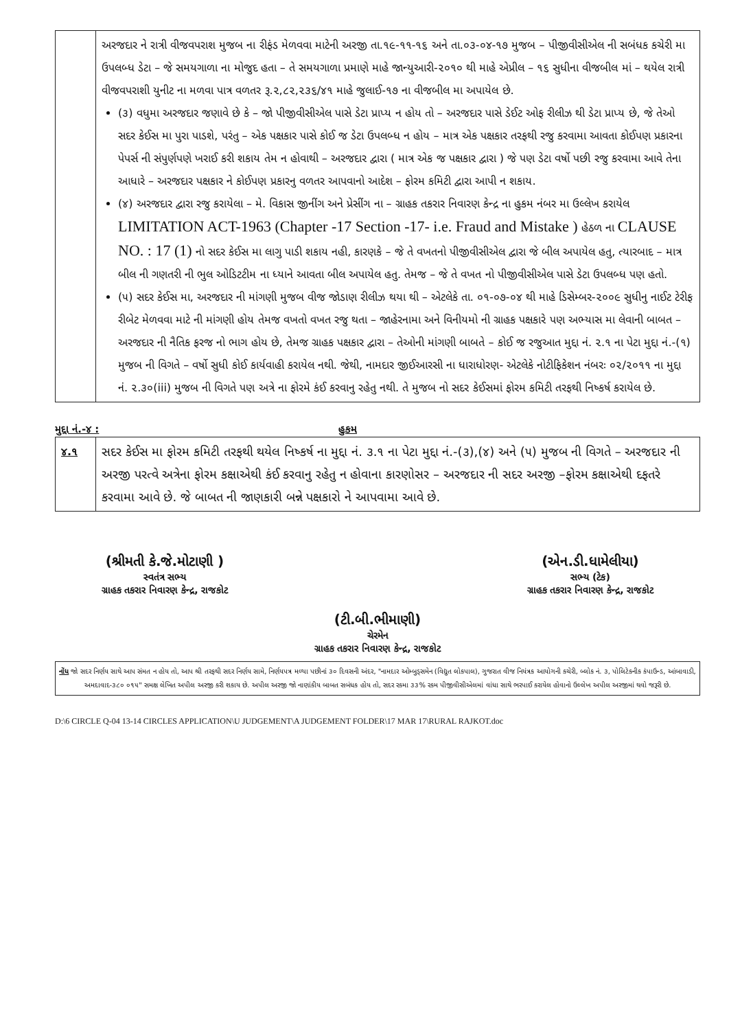| | અરજદાર ને રાત્રી વીજવપરાશ મુજબ ના રીફંડ મેળવવા માટેની અરજી તા.૧૯-૧૧-૧૬ અને તા.૦૩-૦૪-૧૭ મુજબ – પીજીવીસીએલ ની સબંધક કચેરી મા ઉપલબ્ધ ડેટા – જે સમયગાળા ના મોજુદ હતા – તે સમયગાળા પ્રમાણે માહે જાન્યુઆરી-૨૦૧૦ થી માહે એપ્રીલ – ૧૬ સુધીના વીજબીલ માં – થયેલ રાત્રી વીજવપરાશી યુનીટ ના મળવા પાત્ર વળતર રૂ.૨,૮૨,૨૩૬/૪૧ માહે જુલાઈ-૧૭ ના વીજબીલ મા અપાયેલ છે. (૩) વધુમા અરજદાર જણાવે છે કે – જો પીજીવીસીએલ પાસે ડેટા પ્રાપ્ય ન હોય તો – અરજદાર પાસે ડેઈટ ઓફ રીલીઝ થી ડેટા પ્રાપ્ય છે, જે તેઓ સદર કેઈસ મા પુરા પાડશે, પરંતુ – એક પક્ષકાર પાસે કોઈ જ ડેટા ઉપલબ્ધ ન હોય – માત્ર એક પક્ષકાર તરફથી રજુ કરવામા આવતા કોઈપણ પ્રકારના પેપર્સ ની સંપુર્ણપણે ખરાઈ કરી શકાય તેમ ન હોવાથી – અરજદાર દ્વારા ( માત્ર એક જ પક્ષકાર દ્વારા ) જે પણ ડેટા વર્ષો પછી રજુ કરવામા આવે તેના આધારે – અરજદાર પક્ષકાર ને કોઈપણ પ્રકારનુ વળતર આપવાનો આદેશ – ફોરમ કમિટી દ્વારા આપી ન શકાય. (૪) અરજદાર દ્વારા રજુ કરાયેલા – મે. વિકાસ જીનીંગ અને પ્રેસીંગ ના – ગ્રાહક તકરાર નિવારણ કેન્દ્ર ના હુકમ નંબર મા ઉલ્લેખ કરાયેલ LIMITATION ACT-1963 (Chapter -17 Section -17- i.e. Fraud and Mistake ) હેઠળ ના CLAUSE NO. : 17 (1) નો સદર કેઈસ મા લાગુ પાડી શકાય નહી, કારણકે – જે તે વખતનો પીજીવીસીએલ દ્વારા જે બીલ અપાયેલ હતુ, ત્યારબાદ – માત્ર બીલ ની ગણતરી ની ભુલ ઓડિટટીમ ના ધ્યાને આવતા બીલ અપાયેલ હતુ. તેમજ – જે તે વખત નો પીજીવીસીએલ પાસે ડેટા ઉપલબ્ધ પણ હતો. (૫) સદર કેઈસ મા, અરજદાર ની માંગણી મુજબ વીજ જોડાણ રીલીઝ થયા થી – એટલેકે તા. ૦૧-૦૭-૦૪ થી માહે ડિસેમ્બર-૨૦૦૯ સુધીનુ નાઈટ ટેરીફ રીબેટ મેળવવા માટે ની માંગણી હોય તેમજ વખતો વખત રજુ થતા – જાહેરનામા અને વિનીયમો ની ગ્રાહક પક્ષકારે પણ અભ્યાસ મા લેવાની બાબત – અરજદાર ની નૈતિક ફરજ નો ભાગ હોય છે, તેમજ ગ્રાહક પક્ષકાર દ્વારા – તેઓની માંગણી બાબતે – કોઈ જ રજુઆત મુદ્દા નં. ૨.૧ ના પેટા મુદ્દા નં.-(૧) મુજબ ની વિગતે – વર્ષો સુધી કોઈ કાર્યવાહી કરાયેલ નથી. જેથી, નામદાર જીઈઆરસી ના ધારાધોરણ- એટલેકે નોટીફિકેશન નંબરઃ ૦૨/૨૦૧૧ ના મુદ્દા નં. ૨.૩૦(iii) મુજબ ની વિગતે પણ અત્રે ના ફોરમે કંઈ કરવાનુ રહેતુ નથી. તે મુજબ નો સદર કેઈસમાં ફોરમ કમિટી તરફથી નિષ્કર્ષ કરાયેલ છે. |
મુદ્દા નં.-૪ : હુકમ
| ૪.૧ | સદર કેઈસ મા ફોરમ કમિટી તરફથી થયેલ નિષ્કર્ષ ના મુદ્દા નં. ૩.૧ ના પેટા મુદ્દા નં.-(૩),(૪) અને (૫) મુજબ ની વિગતે – અરજદાર ની અરજી પરત્વે અત્રેના ફોરમ કક્ષાએથી કંઈ કરવાનુ રહેતુ ન હોવાના કારણોસર – અરજદાર ની સદર અરજી –ફોરમ કક્ષાએથી દફતરે કરવામા આવે છે. જે બાબત ની જાણકારી બન્ને પક્ષકારો ને આપવામા આવે છે. |
(શ્રીમતી કે.જે.મોટાણી )
સ્વતંત્ર સભ્ય
ગ્રાહક તકરાર નિવારણ કેન્દ્ર, રાજકોટ
(એન.ડી.ધામેલીયા)
સભ્ય (ટેક)
ગ્રાહક તકરાર નિવારણ કેન્દ્ર, રાજકોટ
(ટી.બી.ભીમાણી)
ચેરમેન
ગ્રાહક તકરાર નિવારણ કેન્દ્ર, રાજકોટ
નોંધ જો સદર નિર્ણય સાથે આપ સંમત ન હોય તો, આપ શ્રી તરફથી સદર નિર્ણય સામે, નિર્ણયપત્ર મળ્યા પછીનાં ૩૦ દિવસની અંદર, "નામદાર ઓમ્બુડ્સમેન (વિદ્યુત લોકપાલ), ગુજરાત વીજ નિયંત્રક આયોગની કચેરી, બ્લોક નં. ૩, પોલિટેકનીક કંપાઉન્ડ, આંબાવાડી, અમદાવાદ-૩૮૦ ૦૧૫" સમક્ષ લેખિત અપીલ અરજી કરી શકાય છે. અપીલ અરજી જો નાણાંકીય બાબત સબંધક હોય તો, સદર રકમા ૩૩% રકમ પીજીવીસીએલમાં વાંધા સાથે ભરપાઈ કરાયેલ હોવાનો ઉલ્લેખ અપીલ અરજીમાં થવો જરૂરી છે.
D:\6 CIRCLE Q-04 13-14 CIRCLES APPLICATION\U JUDGEMENT\A JUDGEMENT FOLDER\17 MAR 17\RURAL RAJKOT.doc